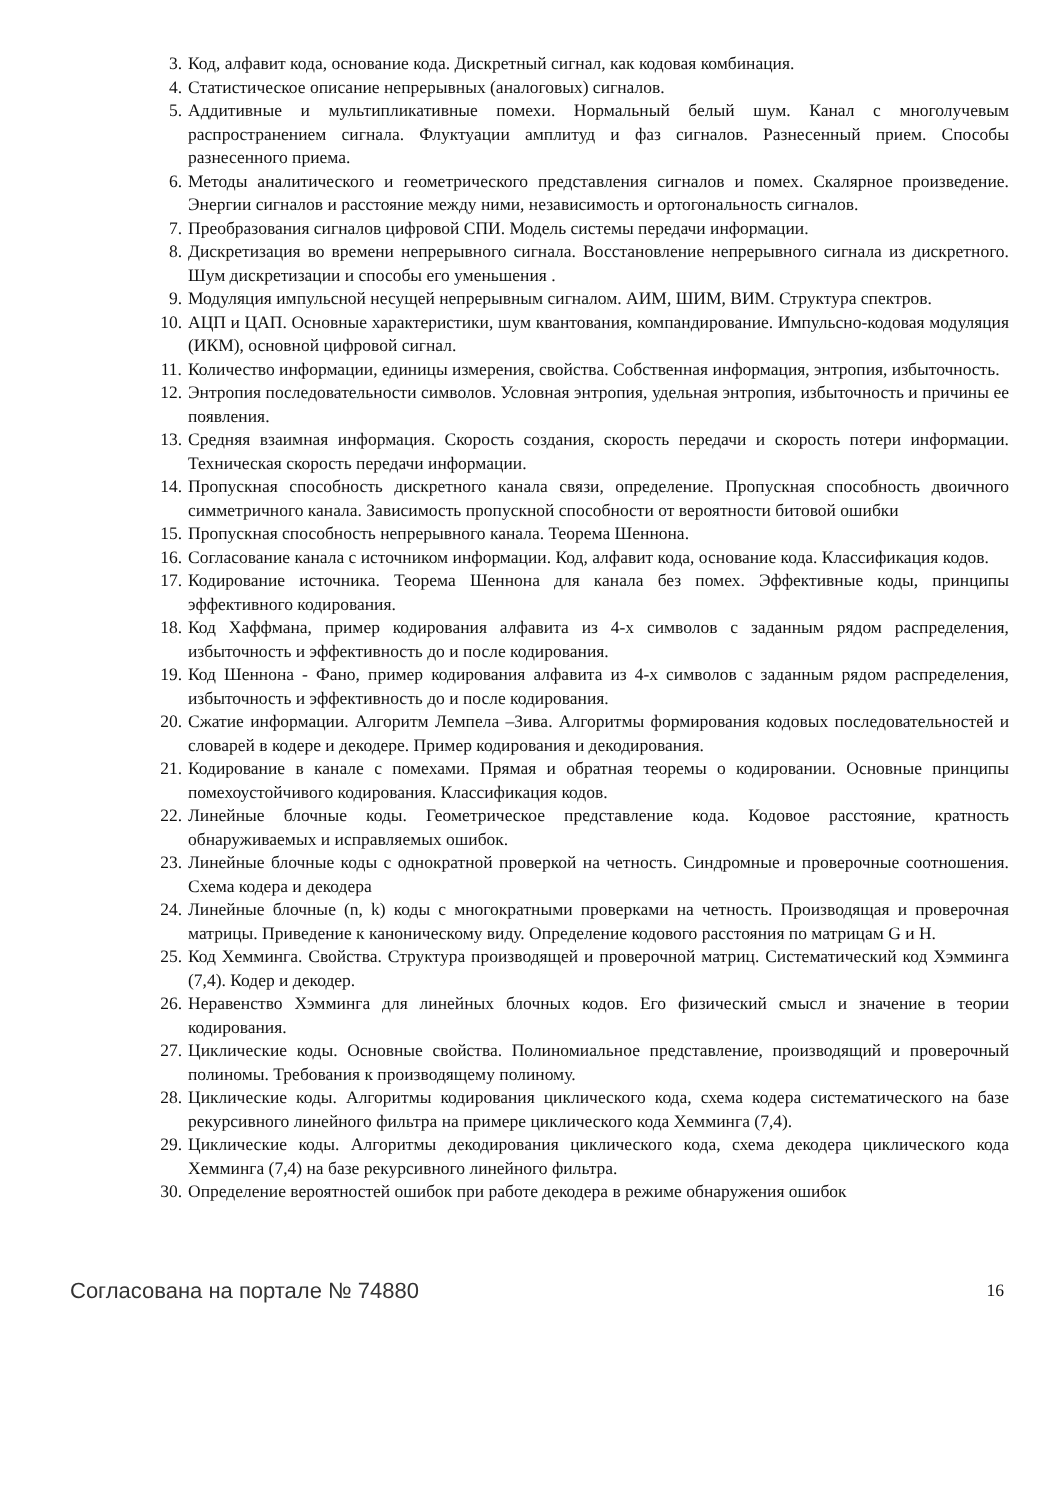3. Код, алфавит кода, основание кода. Дискретный сигнал, как кодовая комбинация.
4. Статистическое описание непрерывных (аналоговых) сигналов.
5. Аддитивные и мультипликативные помехи. Нормальный белый шум. Канал с многолучевым распространением сигнала. Флуктуации амплитуд и фаз сигналов. Разнесенный прием. Способы разнесенного приема.
6. Методы аналитического и геометрического представления сигналов и помех. Скалярное произведение. Энергии сигналов и расстояние между ними, независимость и ортогональность сигналов.
7. Преобразования сигналов цифровой СПИ. Модель системы передачи информации.
8. Дискретизация во времени непрерывного сигнала. Восстановление непрерывного сигнала из дискретного. Шум дискретизации и способы его уменьшения .
9. Модуляция импульсной несущей непрерывным сигналом. АИМ, ШИМ, ВИМ. Структура спектров.
10. АЦП и ЦАП. Основные характеристики, шум квантования, компандирование. Импульсно-кодовая модуляция (ИКМ), основной цифровой сигнал.
11. Количество информации, единицы измерения, свойства. Собственная информация, энтропия, избыточность.
12. Энтропия последовательности символов. Условная энтропия, удельная энтропия, избыточность и причины ее появления.
13. Средняя взаимная информация. Скорость создания, скорость передачи и скорость потери информации. Техническая скорость передачи информации.
14. Пропускная способность дискретного канала связи, определение. Пропускная способность двоичного симметричного канала. Зависимость пропускной способности от вероятности битовой ошибки
15. Пропускная способность непрерывного канала. Теорема Шеннона.
16. Согласование канала с источником информации. Код, алфавит кода, основание кода. Классификация кодов.
17. Кодирование источника. Теорема Шеннона для канала без помех. Эффективные коды, принципы эффективного кодирования.
18. Код Хаффмана, пример кодирования алфавита из 4-х символов с заданным рядом распределения, избыточность и эффективность до и после кодирования.
19. Код Шеннона - Фано, пример кодирования алфавита из 4-х символов с заданным рядом распределения, избыточность и эффективность до и после кодирования.
20. Сжатие информации. Алгоритм Лемпела –Зива. Алгоритмы формирования кодовых последовательностей и словарей в кодере и декодере. Пример кодирования и декодирования.
21. Кодирование в канале с помехами. Прямая и обратная теоремы о кодировании. Основные принципы помехоустойчивого кодирования. Классификация кодов.
22. Линейные блочные коды. Геометрическое представление кода. Кодовое расстояние, кратность обнаруживаемых и исправляемых ошибок.
23. Линейные блочные коды с однократной проверкой на четность. Синдромные и проверочные соотношения. Схема кодера и декодера
24. Линейные блочные (n, k) коды с многократными проверками на четность. Производящая и проверочная матрицы. Приведение к каноническому виду. Определение кодового расстояния по матрицам G и H.
25. Код Хемминга. Свойства. Структура производящей и проверочной матриц. Систематический код Хэмминга (7,4). Кодер и декодер.
26. Неравенство Хэмминга для линейных блочных кодов. Его физический смысл и значение в теории кодирования.
27. Циклические коды. Основные свойства. Полиномиальное представление, производящий и проверочный полиномы. Требования к производящему полиному.
28. Циклические коды. Алгоритмы кодирования циклического кода, схема кодера систематического на базе рекурсивного линейного фильтра на примере циклического кода Хемминга (7,4).
29. Циклические коды. Алгоритмы декодирования циклического кода, схема декодера циклического кода Хемминга (7,4) на базе рекурсивного линейного фильтра.
30. Определение вероятностей ошибок при работе декодера в режиме обнаружения ошибок
Согласована на портале № 74880 16